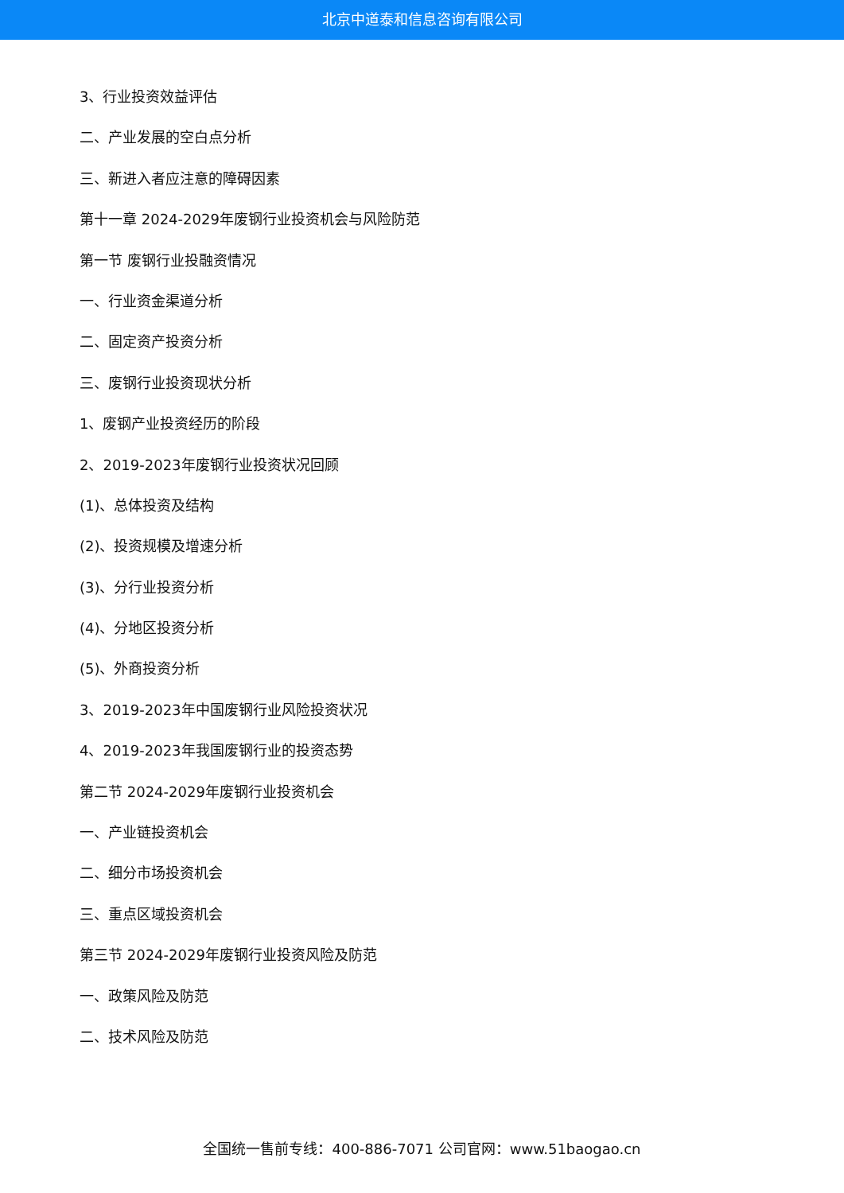北京中道泰和信息咨询有限公司
3、行业投资效益评估
二、产业发展的空白点分析
三、新进入者应注意的障碍因素
第十一章 2024-2029年废钢行业投资机会与风险防范
第一节 废钢行业投融资情况
一、行业资金渠道分析
二、固定资产投资分析
三、废钢行业投资现状分析
1、废钢产业投资经历的阶段
2、2019-2023年废钢行业投资状况回顾
(1)、总体投资及结构
(2)、投资规模及增速分析
(3)、分行业投资分析
(4)、分地区投资分析
(5)、外商投资分析
3、2019-2023年中国废钢行业风险投资状况
4、2019-2023年我国废钢行业的投资态势
第二节 2024-2029年废钢行业投资机会
一、产业链投资机会
二、细分市场投资机会
三、重点区域投资机会
第三节 2024-2029年废钢行业投资风险及防范
一、政策风险及防范
二、技术风险及防范
全国统一售前专线：400-886-7071 公司官网：www.51baogao.cn